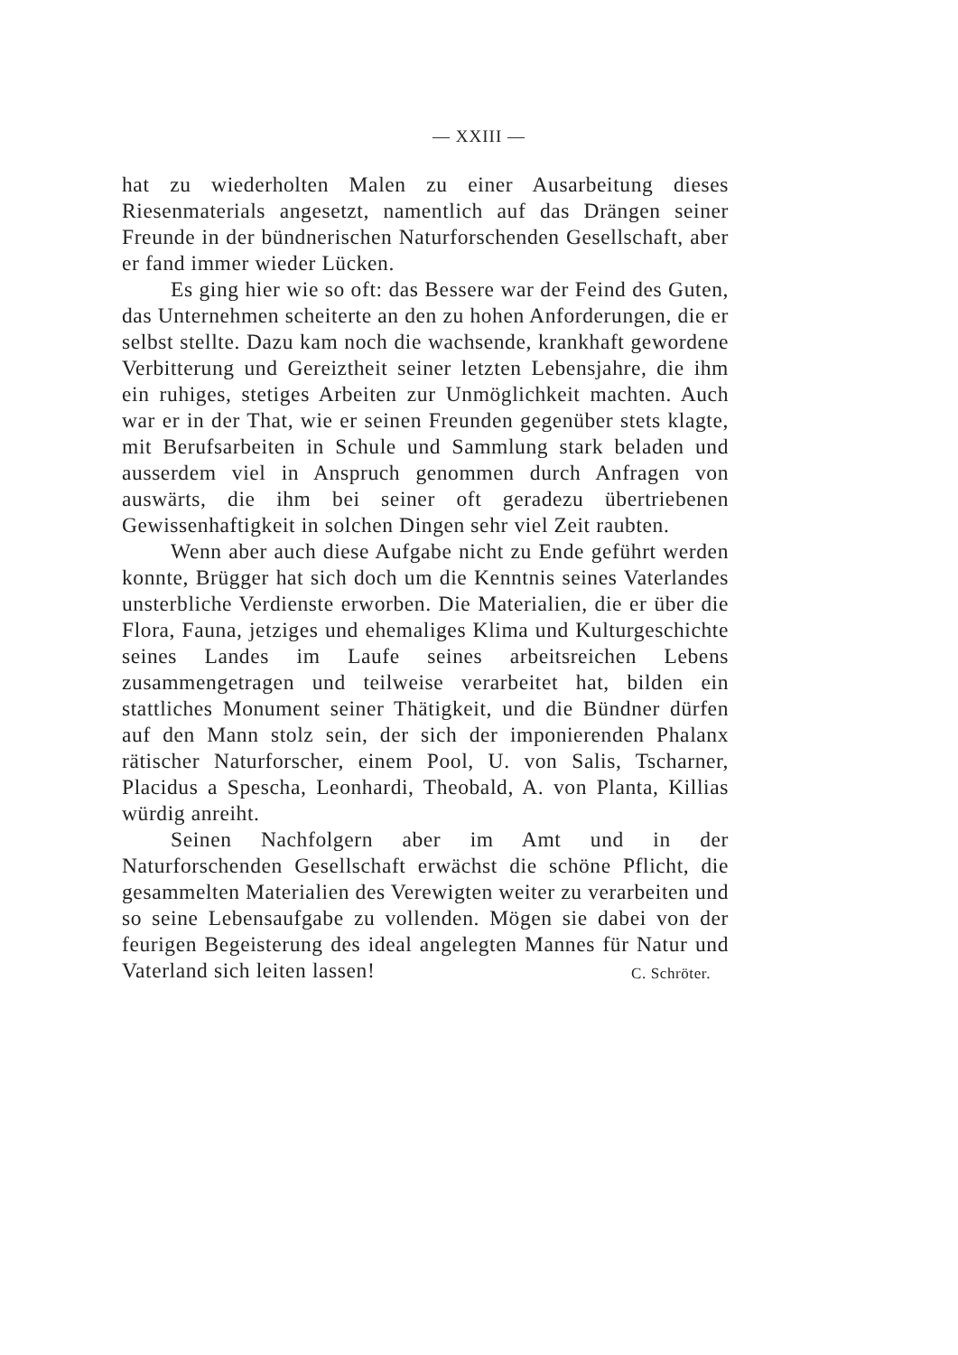— XXIII —
hat zu wiederholten Malen zu einer Ausarbeitung dieses Riesenmaterials angesetzt, namentlich auf das Drängen seiner Freunde in der bündnerischen Naturforschenden Gesellschaft, aber er fand immer wieder Lücken.
Es ging hier wie so oft: das Bessere war der Feind des Guten, das Unternehmen scheiterte an den zu hohen Anforderungen, die er selbst stellte. Dazu kam noch die wachsende, krankhaft gewordene Verbitterung und Gereiztheit seiner letzten Lebensjahre, die ihm ein ruhiges, stetiges Arbeiten zur Unmöglichkeit machten. Auch war er in der That, wie er seinen Freunden gegenüber stets klagte, mit Berufsarbeiten in Schule und Sammlung stark beladen und ausserdem viel in Anspruch genommen durch Anfragen von auswärts, die ihm bei seiner oft geradezu übertriebenen Gewissenhaftigkeit in solchen Dingen sehr viel Zeit raubten.
Wenn aber auch diese Aufgabe nicht zu Ende geführt werden konnte, Brügger hat sich doch um die Kenntnis seines Vaterlandes unsterbliche Verdienste erworben. Die Materialien, die er über die Flora, Fauna, jetziges und ehemaliges Klima und Kulturgeschichte seines Landes im Laufe seines arbeitsreichen Lebens zusammengetragen und teilweise verarbeitet hat, bilden ein stattliches Monument seiner Thätigkeit, und die Bündner dürfen auf den Mann stolz sein, der sich der imponierenden Phalanx rätischer Naturforscher, einem Pool, U. von Salis, Tscharner, Placidus a Spescha, Leonhardi, Theobald, A. von Planta, Killias würdig anreiht.
Seinen Nachfolgern aber im Amt und in der Naturforschenden Gesellschaft erwächst die schöne Pflicht, die gesammelten Materialien des Verewigten weiter zu verarbeiten und so seine Lebensaufgabe zu vollenden. Mögen sie dabei von der feurigen Begeisterung des ideal angelegten Mannes für Natur und Vaterland sich leiten lassen! C. Schröter.